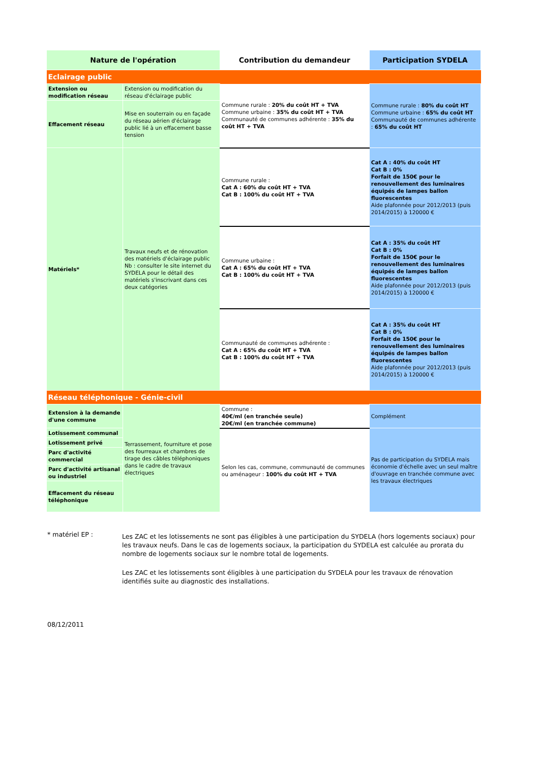| Nature de l'opération | | Contribution du demandeur | Participation SYDELA |
| --- | --- | --- | --- |
| Eclairage public | | | |
| Extension ou modification réseau | Extension ou modification du réseau d'éclairage public | Commune rurale : 20% du coût HT + TVA Commune urbaine : 35% du coût HT + TVA Communauté de communes adhérente : 35% du coût HT + TVA | Commune rurale : 80% du coût HT Commune urbaine : 65% du coût HT Communauté de communes adhérente : 65% du coût HT |
| Effacement réseau | Mise en souterrain ou en façade du réseau aérien d'éclairage public lié à un effacement basse tension | | |
| Matériels* | Travaux neufs et de rénovation des matériels d'éclairage public Nb : consulter le site internet du SYDELA pour le détail des matériels s'inscrivant dans ces deux catégories | Commune rurale : Cat A : 60% du coût HT + TVA Cat B : 100% du coût HT + TVA | Cat A : 40% du coût HT Cat B : 0% Forfait de 150€ pour le renouvellement des luminaires équipés de lampes ballon fluorescentes Aide plafonnée pour 2012/2013 (puis 2014/2015) à 120000 € |
| | | Commune urbaine : Cat A : 65% du coût HT + TVA Cat B : 100% du coût HT + TVA | Cat A : 35% du coût HT Cat B : 0% Forfait de 150€ pour le renouvellement des luminaires équipés de lampes ballon fluorescentes Aide plafonnée pour 2012/2013 (puis 2014/2015) à 120000 € |
| | | Communauté de communes adhérente : Cat A : 65% du coût HT + TVA Cat B : 100% du coût HT + TVA | Cat A : 35% du coût HT Cat B : 0% Forfait de 150€ pour le renouvellement des luminaires équipés de lampes ballon fluorescentes Aide plafonnée pour 2012/2013 (puis 2014/2015) à 120000 € |
| Réseau téléphonique - Génie-civil | | | |
| Extension à la demande d'une commune | Terrassement, fourniture et pose des fourreaux et chambres de tirage des câbles téléphoniques dans le cadre de travaux électriques | Commune : 40€/ml (en tranchée seule) 20€/ml (en tranchée commune) | Complément |
| Lotissement communal | | Selon les cas, commune, communauté de communes ou aménageur : 100% du coût HT + TVA | Pas de participation du SYDELA mais économie d'échelle avec un seul maître d'ouvrage en tranchée commune avec les travaux électriques |
| Lotissement privé | | | |
| Parc d'activité commercial | | | |
| Parc d'activité artisanal ou industriel | | | |
| Effacement du réseau téléphonique | | | |
* matériel EP :
Les ZAC et les lotissements ne sont pas éligibles à une participation du SYDELA (hors logements sociaux) pour les travaux neufs. Dans le cas de logements sociaux, la participation du SYDELA est calculée au prorata du nombre de logements sociaux sur le nombre total de logements.
Les ZAC et les lotissements sont éligibles à une participation du SYDELA pour les travaux de rénovation identifiés suite au diagnostic des installations.
08/12/2011